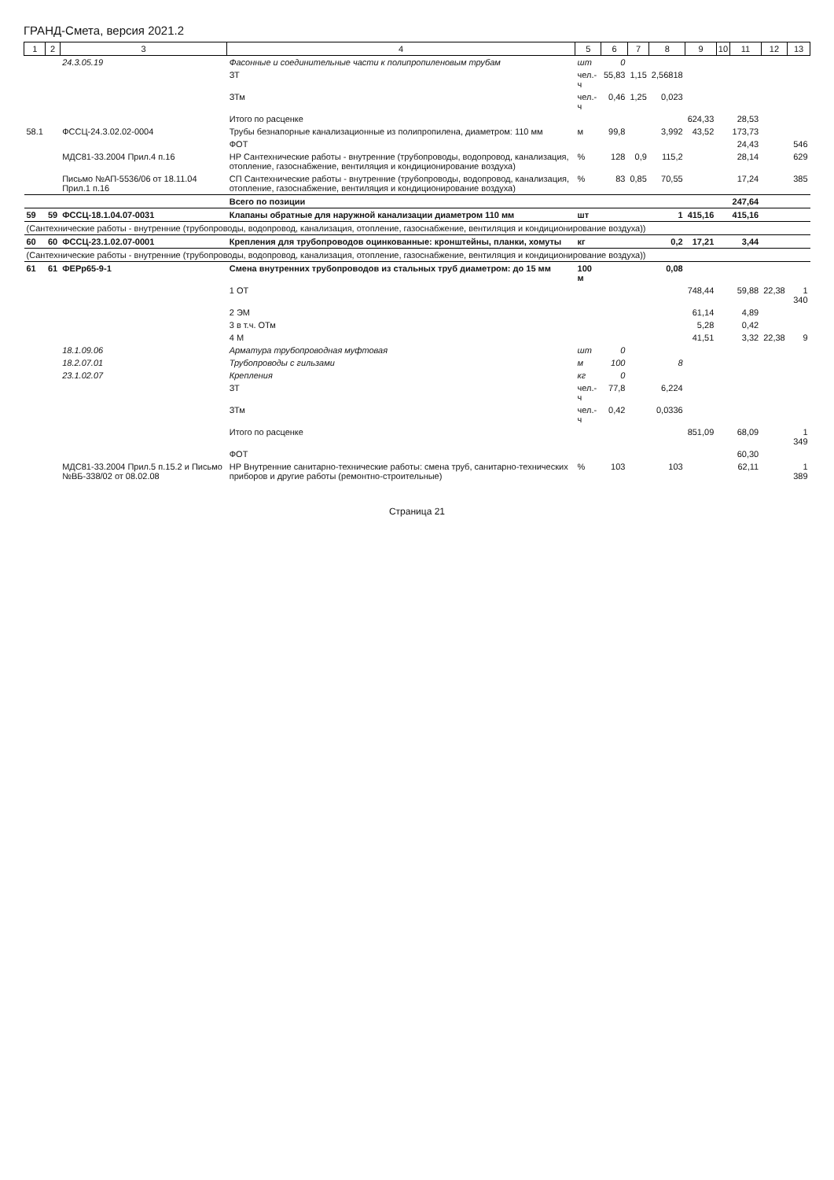ГРАНД-Смета, версия 2021.2
| 1 | 2 | 3 | 4 | 5 | 6 | 7 | 8 | 9 | 10 | 11 | 12 | 13 |
| --- | --- | --- | --- | --- | --- | --- | --- | --- | --- | --- | --- | --- |
| | | 24.3.05.19 | Фасонные и соединительные части к полипропиленовым трубам | шт | 0 | | | | | | | |
| | | | ЗТ | чел.-ч | 55,83 | 1,15 | 2,56818 | | | | | |
| | | | ЗТм | чел.-ч | 0,46 | 1,25 | 0,023 | | | | | |
| | | | Итого по расценке | | | | | 624,33 | | 28,53 | | |
| 58.1 | | ФССЦ-24.3.02.02-0004 | Трубы безнапорные канализационные из полипропилена, диаметром: 110 мм | м | 99,8 | | 3,992 | 43,52 | | 173,73 | | |
| | | | ФОТ | | | | | | | 24,43 | | 546 |
| | | МДС81-33.2004 Прил.4 п.16 | НР Сантехнические работы - внутренние (трубопроводы, водопровод, канализация, отопление, газоснабжение, вентиляция и кондиционирование воздуха) | % | 128 | 0,9 | 115,2 | | | 28,14 | | 629 |
| | | Письмо №АП-5536/06 от 18.11.04 Прил.1 п.16 | СП Сантехнические работы - внутренние (трубопроводы, водопровод, канализация, отопление, газоснабжение, вентиляция и кондиционирование воздуха) | % | 83 | 0,85 | 70,55 | | | 17,24 | | 385 |
| | | | Всего по позиции | | | | | | | 247,64 | | |
| 59 | 59 | ФССЦ-18.1.04.07-0031 | Клапаны обратные для наружной канализации диаметром 110 мм | шт | | | 1 | 415,16 | | 415,16 | | |
| (Сантехнические работы - внутренние (трубопроводы, водопровод, канализация, отопление, газоснабжение, вентиляция и кондиционирование воздуха)) | | | | | | | | | | | | |
| 60 | 60 | ФССЦ-23.1.02.07-0001 | Крепления для трубопроводов оцинкованные: кронштейны, планки, хомуты | кг | | | 0,2 | 17,21 | | 3,44 | | |
| (Сантехнические работы - внутренние (трубопроводы, водопровод, канализация, отопление, газоснабжение, вентиляция и кондиционирование воздуха)) | | | | | | | | | | | | |
| 61 | 61 | ФЕРр65-9-1 | Смена внутренних трубопроводов из стальных труб диаметром: до 15 мм | 100 м | | | 0,08 | | | | | |
| | | | 1 ОТ | | | | | 748,44 | | 59,88 | 22,38 | 1 340 |
| | | | 2 ЭМ | | | | | 61,14 | | 4,89 | | |
| | | | 3 в т.ч. ОТм | | | | | 5,28 | | 0,42 | | |
| | | | 4 М | | | | | 41,51 | | 3,32 | 22,38 | 9 |
| | | 18.1.09.06 | Арматура трубопроводная муфтовая | шт | 0 | | | | | | | |
| | | 18.2.07.01 | Трубопроводы с гильзами | м | 100 | | 8 | | | | | |
| | | 23.1.02.07 | Крепления | кг | 0 | | | | | | | |
| | | | ЗТ | чел.-ч | 77,8 | | 6,224 | | | | | |
| | | | ЗТм | чел.-ч | 0,42 | | 0,0336 | | | | | |
| | | | Итого по расценке | | | | | 851,09 | | 68,09 | | 1 349 |
| | | | ФОТ | | | | | | | 60,30 | | |
| | | МДС81-33.2004 Прил.5 п.15.2 и Письмо №ВБ-338/02 от 08.02.08 | НР Внутренние санитарно-технические работы: смена труб, санитарно-технических приборов и другие работы (ремонтно-строительные) | % | 103 | | 103 | | | 62,11 | | 1 389 |
Страница 21